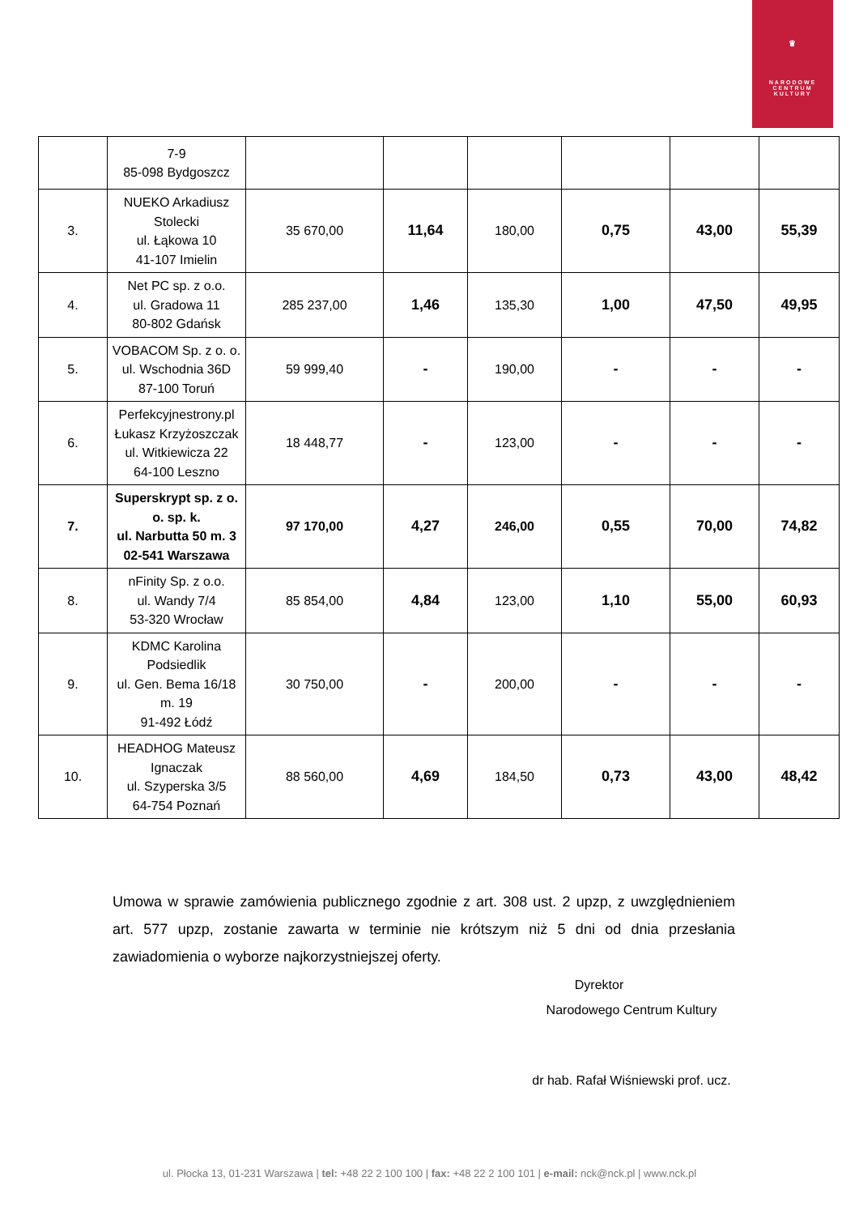♛
NARODOWE
CENTRUM
KULTURY
| | 7-9 85-098 Bydgoszcz | | | | | | |
| 3. | NUEKO Arkadiusz Stolecki ul. Łąkowa 10 41-107 Imielin | 35 670,00 | 11,64 | 180,00 | 0,75 | 43,00 | 55,39 |
| 4. | Net PC sp. z o.o. ul. Gradowa 11 80-802 Gdańsk | 285 237,00 | 1,46 | 135,30 | 1,00 | 47,50 | 49,95 |
| 5. | VOBACOM Sp. z o. o. ul. Wschodnia 36D 87-100 Toruń | 59 999,40 | - | 190,00 | - | - | - |
| 6. | Perfekcyjnestrony.pl Łukasz Krzyżoszczak ul. Witkiewicza 22 64-100 Leszno | 18 448,77 | - | 123,00 | - | - | - |
| 7. | Superskrypt sp. z o. o. sp. k. ul. Narbutta 50 m. 3 02-541 Warszawa | 97 170,00 | 4,27 | 246,00 | 0,55 | 70,00 | 74,82 |
| 8. | nFinity Sp. z o.o. ul. Wandy 7/4 53-320 Wrocław | 85 854,00 | 4,84 | 123,00 | 1,10 | 55,00 | 60,93 |
| 9. | KDMC Karolina Podsiedlik ul. Gen. Bema 16/18 m. 19 91-492 Łódź | 30 750,00 | - | 200,00 | - | - | - |
| 10. | HEADHOG Mateusz Ignaczak ul. Szyperska 3/5 64-754 Poznań | 88 560,00 | 4,69 | 184,50 | 0,73 | 43,00 | 48,42 |
Umowa w sprawie zamówienia publicznego zgodnie z art. 308 ust. 2 upzp, z uwzględnieniem art. 577 upzp, zostanie zawarta w terminie nie krótszym niż 5 dni od dnia przesłania zawiadomienia o wyborze najkorzystniejszej oferty.
Dyrektor
Narodowego Centrum Kultury
dr hab. Rafał Wiśniewski prof. ucz.
ul. Płocka 13, 01-231 Warszawa | tel: +48 22 2 100 100 | fax: +48 22 2 100 101 | e-mail: nck@nck.pl | www.nck.pl